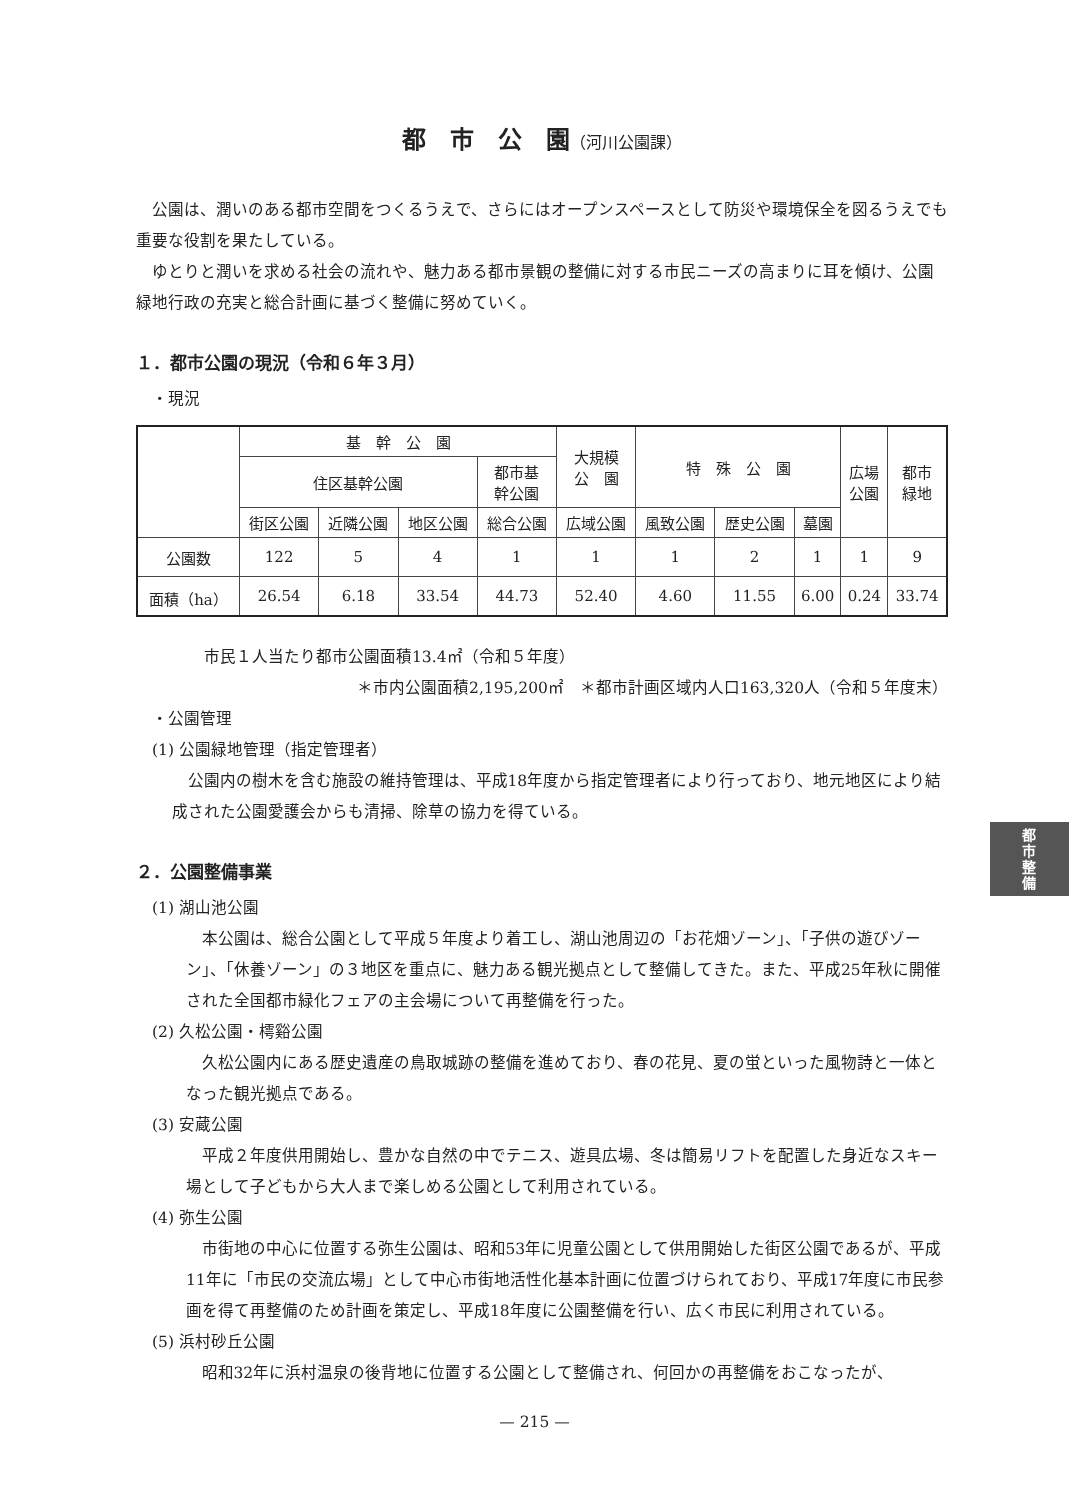都　市　公　園（河川公園課）
公園は、潤いのある都市空間をつくるうえで、さらにはオープンスペースとして防災や環境保全を図るうえでも重要な役割を果たしている。
ゆとりと潤いを求める社会の流れや、魅力ある都市景観の整備に対する市民ニーズの高まりに耳を傾け、公園緑地行政の充実と総合計画に基づく整備に努めていく。
１．都市公園の現況（令和６年３月）
　・現況
| | 基 幹 公 園 | | | | 大規模 公 園 | 特 殊 公 園 | | | 広場 公園 | 都市 緑地 |
| --- | --- | --- | --- | --- | --- | --- | --- | --- | --- | --- |
| | 住区基幹公園 | | | 都市基 幹公園 | | | | | | |
| | 街区公園 | 近隣公園 | 地区公園 | 総合公園 | 広域公園 | 風致公園 | 歴史公園 | 墓園 | | |
| 公園数 | 122 | 5 | 4 | 1 | 1 | 1 | 2 | 1 | 1 | 9 |
| 面積（ha） | 26.54 | 6.18 | 33.54 | 44.73 | 52.40 | 4.60 | 11.55 | 6.00 | 0.24 | 33.74 |
市民１人当たり都市公園面積13.4㎡（令和５年度）
＊市内公園面積2,195,200㎡　＊都市計画区域内人口163,320人（令和５年度末）
　・公園管理
　(1) 公園緑地管理（指定管理者）
公園内の樹木を含む施設の維持管理は、平成18年度から指定管理者により行っており、地元地区により結成された公園愛護会からも清掃、除草の協力を得ている。
２．公園整備事業
　(1) 湖山池公園
本公園は、総合公園として平成５年度より着工し、湖山池周辺の「お花畑ゾーン」、「子供の遊びゾーン」、「休養ゾーン」の３地区を重点に、魅力ある観光拠点として整備してきた。また、平成25年秋に開催された全国都市緑化フェアの主会場について再整備を行った。
　(2) 久松公園・樗谿公園
久松公園内にある歴史遺産の鳥取城跡の整備を進めており、春の花見、夏の蛍といった風物詩と一体となった観光拠点である。
　(3) 安蔵公園
平成２年度供用開始し、豊かな自然の中でテニス、遊具広場、冬は簡易リフトを配置した身近なスキー場として子どもから大人まで楽しめる公園として利用されている。
　(4) 弥生公園
市街地の中心に位置する弥生公園は、昭和53年に児童公園として供用開始した街区公園であるが、平成11年に「市民の交流広場」として中心市街地活性化基本計画に位置づけられており、平成17年度に市民参画を得て再整備のため計画を策定し、平成18年度に公園整備を行い、広く市民に利用されている。
　(5) 浜村砂丘公園
昭和32年に浜村温泉の後背地に位置する公園として整備され、何回かの再整備をおこなったが、
都市整備
— 215 —